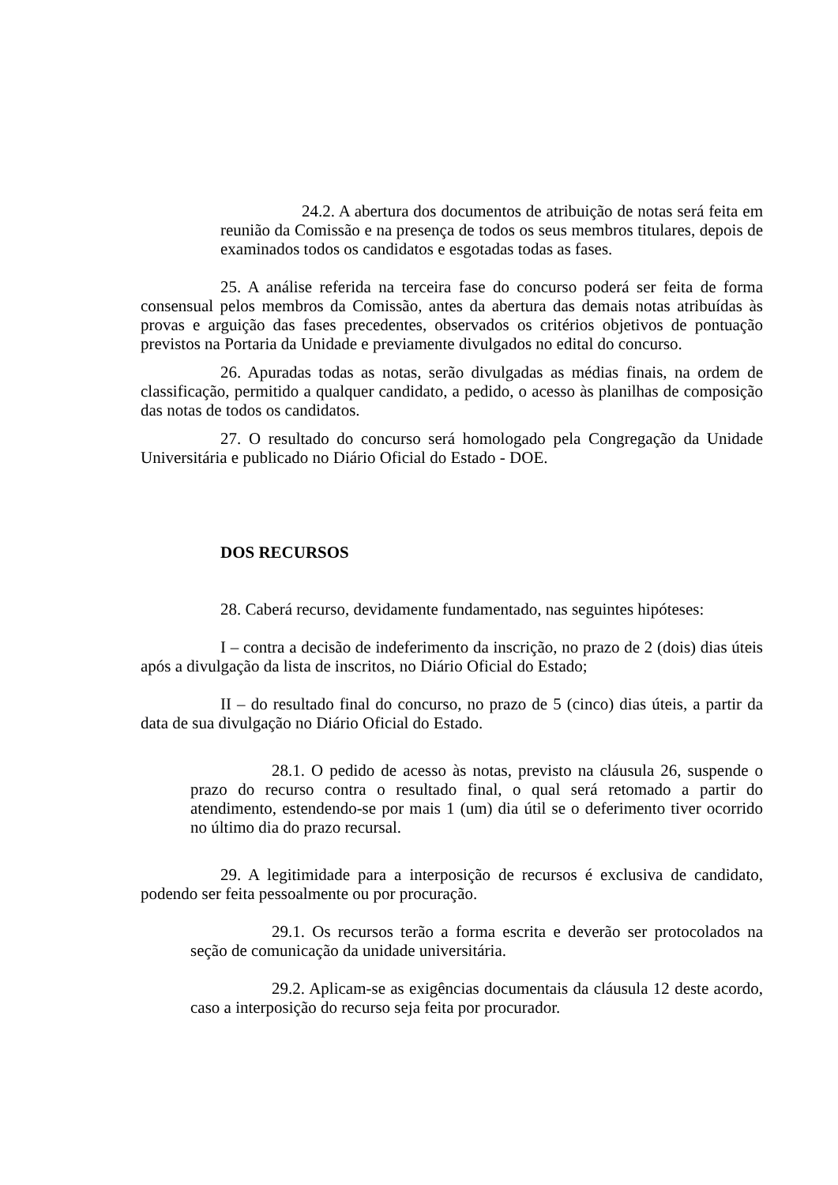24.2. A abertura dos documentos de atribuição de notas será feita em reunião da Comissão e na presença de todos os seus membros titulares, depois de examinados todos os candidatos e esgotadas todas as fases.
25. A análise referida na terceira fase do concurso poderá ser feita de forma consensual pelos membros da Comissão, antes da abertura das demais notas atribuídas às provas e arguição das fases precedentes, observados os critérios objetivos de pontuação previstos na Portaria da Unidade e previamente divulgados no edital do concurso.
26. Apuradas todas as notas, serão divulgadas as médias finais, na ordem de classificação, permitido a qualquer candidato, a pedido, o acesso às planilhas de composição das notas de todos os candidatos.
27. O resultado do concurso será homologado pela Congregação da Unidade Universitária e publicado no Diário Oficial do Estado - DOE.
DOS RECURSOS
28. Caberá recurso, devidamente fundamentado, nas seguintes hipóteses:
I – contra a decisão de indeferimento da inscrição, no prazo de 2 (dois) dias úteis após a divulgação da lista de inscritos, no Diário Oficial do Estado;
II – do resultado final do concurso, no prazo de 5 (cinco) dias úteis, a partir da data de sua divulgação no Diário Oficial do Estado.
28.1. O pedido de acesso às notas, previsto na cláusula 26, suspende o prazo do recurso contra o resultado final, o qual será retomado a partir do atendimento, estendendo-se por mais 1 (um) dia útil se o deferimento tiver ocorrido no último dia do prazo recursal.
29. A legitimidade para a interposição de recursos é exclusiva de candidato, podendo ser feita pessoalmente ou por procuração.
29.1. Os recursos terão a forma escrita e deverão ser protocolados na seção de comunicação da unidade universitária.
29.2. Aplicam-se as exigências documentais da cláusula 12 deste acordo, caso a interposição do recurso seja feita por procurador.